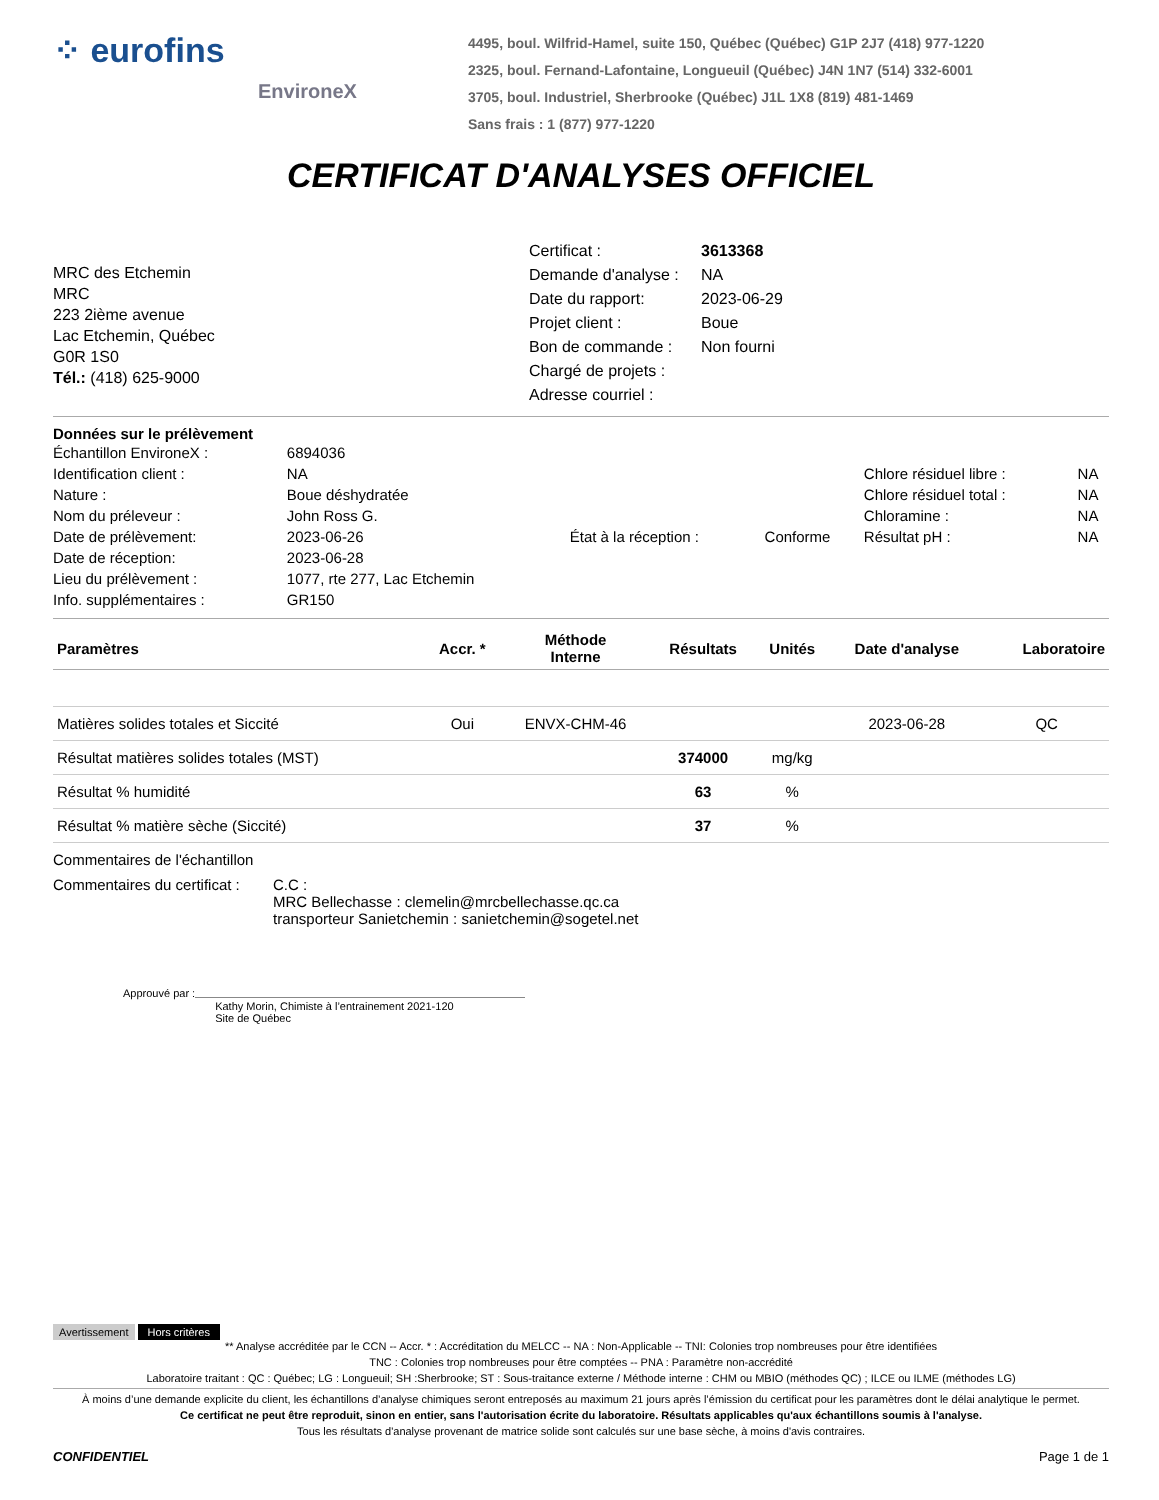⁘ eurofins
EnvironeX
4495, boul. Wilfrid-Hamel, suite 150, Québec (Québec) G1P 2J7 (418) 977-1220
2325, boul. Fernand-Lafontaine, Longueuil (Québec) J4N 1N7 (514) 332-6001
3705, boul. Industriel, Sherbrooke (Québec) J1L 1X8 (819) 481-1469
Sans frais : 1 (877) 977-1220
CERTIFICAT D'ANALYSES OFFICIEL
MRC des Etchemin
MRC
223 2ième avenue
Lac Etchemin, Québec
G0R 1S0
Tél.: (418) 625-9000
Certificat : 3613368
Demande d'analyse : NA
Date du rapport: 2023-06-29
Projet client : Boue
Bon de commande : Non fourni
Chargé de projets :
Adresse courriel :
Données sur le prélèvement
| Échantillon EnvironeX : | 6894036 | | | | |
| Identification client : | NA | | | Chlore résiduel libre : | NA |
| Nature : | Boue déshydratée | | | Chlore résiduel total : | NA |
| Nom du préleveur : | John Ross G. | | | Chloramine : | NA |
| Date de prélèvement: | 2023-06-26 | État à la réception : | Conforme | Résultat pH : | NA |
| Date de réception: | 2023-06-28 | | | | |
| Lieu du prélèvement : | 1077, rte 277, Lac Etchemin | | | | |
| Info. supplémentaires : | GR150 | | | | |
| Paramètres | Accr. * | Méthode Interne | Résultats | Unités | Date d'analyse | Laboratoire |
| --- | --- | --- | --- | --- | --- | --- |
| Matières solides totales et Siccité | Oui | ENVX-CHM-46 | | | 2023-06-28 | QC |
| Résultat matières solides totales (MST) | | | 374000 | mg/kg | | |
| Résultat % humidité | | | 63 | % | | |
| Résultat % matière sèche (Siccité) | | | 37 | % | | |
Commentaires de l'échantillon
Commentaires du certificat : C.C :
MRC Bellechasse : clemelin@mrcbellechasse.qc.ca
transporteur Sanietchemin : sanietchemin@sogetel.net
Approuvé par : Kathy Morin, Chimiste à l’entrainement 2021-120
Site de Québec
Avertissement Hors critères
** Analyse accréditée par le CCN -- Accr. * : Accréditation du MELCC -- NA : Non-Applicable -- TNI: Colonies trop nombreuses pour être identifiées
TNC : Colonies trop nombreuses pour être comptées -- PNA : Paramètre non-accrédité
Laboratoire traitant : QC : Québec; LG : Longueuil; SH :Sherbrooke; ST : Sous-traitance externe / Méthode interne : CHM ou MBIO (méthodes QC) ; ILCE ou ILME (méthodes LG)
À moins d’une demande explicite du client, les échantillons d’analyse chimiques seront entreposés au maximum 21 jours après l’émission du certificat pour les paramètres dont le délai analytique le permet.
Ce certificat ne peut être reproduit, sinon en entier, sans l'autorisation écrite du laboratoire. Résultats applicables qu'aux échantillons soumis à l'analyse.
Tous les résultats d'analyse provenant de matrice solide sont calculés sur une base sèche, à moins d'avis contraires.
CONFIDENTIEL Page 1 de 1